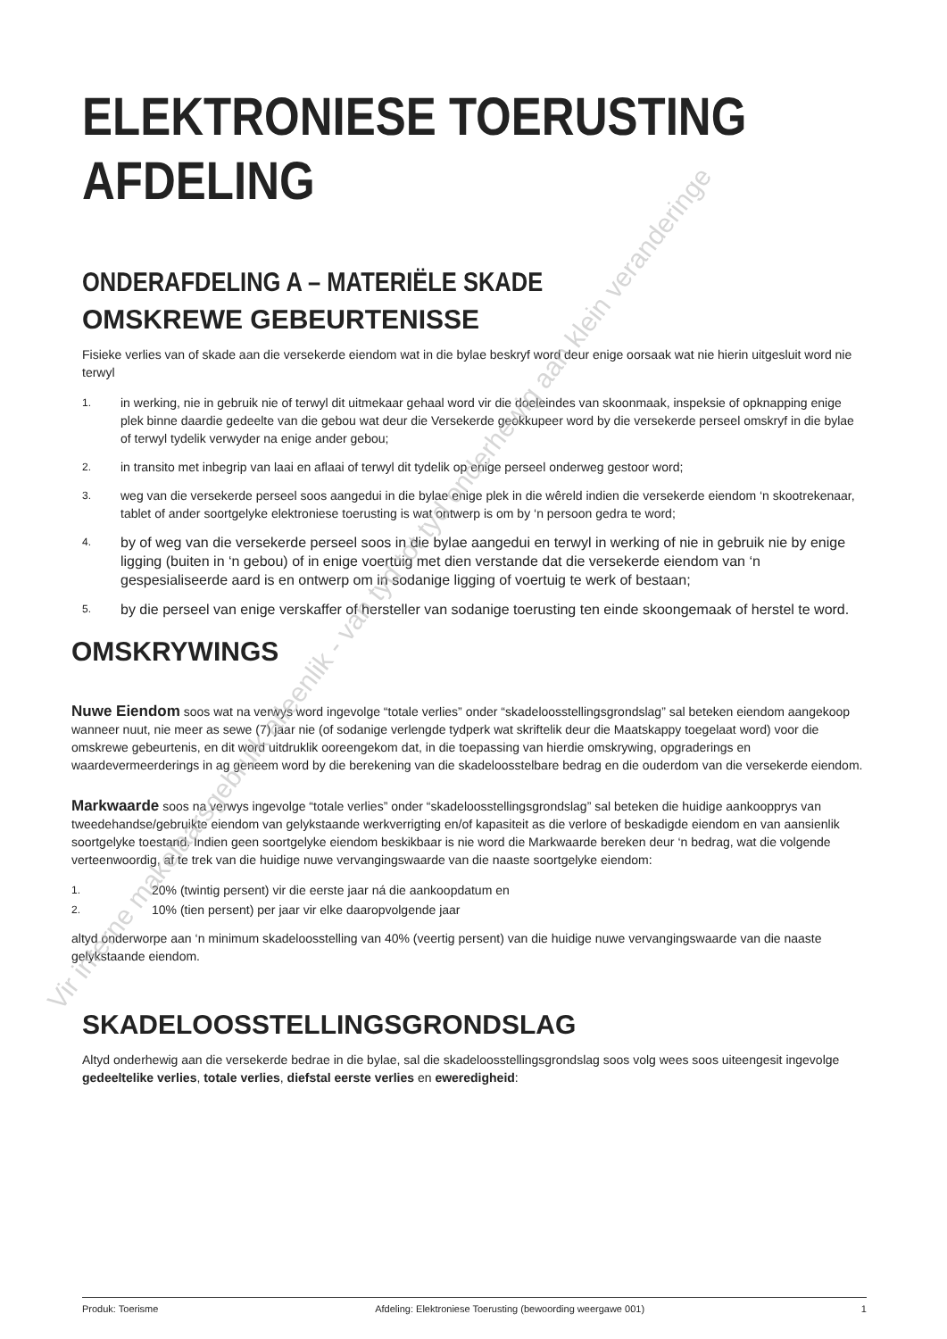ELEKTRONIESE TOERUSTING
AFDELING
ONDERAFDELING A – MATERIËLE SKADE
OMSKREWE GEBEURTENISSE
Fisieke verlies van of skade aan die versekerde eiendom wat in die bylae beskryf word deur enige oorsaak wat nie hierin uitgesluit word nie terwyl
1.
in werking, nie in gebruik nie of terwyl dit uitmekaar gehaal word vir die doeleindes van skoonmaak, inspeksie of opknapping enige plek binne daardie gedeelte van die gebou wat deur die Versekerde geokkupeer word by die versekerde perseel omskryf in die bylae of terwyl tydelik verwyder na enige ander gebou;
2.
in transito met inbegrip van laai en aflaai of terwyl dit tydelik op enige perseel onderweg gestoor word;
3.
weg van die versekerde perseel soos aangedui in die bylae enige plek in die wêreld indien die versekerde eiendom ‘n skootrekenaar, tablet of ander soortgelyke elektroniese toerusting is wat ontwerp is om by ‘n persoon gedra te word;
4.
by of weg van die versekerde perseel soos in die bylae aangedui en terwyl in werking of nie in gebruik nie by enige ligging (buiten in ‘n gebou) of in enige voertuig met dien verstande dat die versekerde eiendom van ‘n gespesialiseerde aard is en ontwerp om in sodanige ligging of voertuig te werk of bestaan;
5.
by die perseel van enige verskaffer of hersteller van sodanige toerusting ten einde skoongemaak of herstel te word.
OMSKRYWINGS
Nuwe Eiendom soos wat na verwys word ingevolge “totale verlies” onder “skadeloosstellingsgrondslag” sal beteken eiendom aangekoop wanneer nuut, nie meer as sewe (7) jaar nie (of sodanige verlengde tydperk wat skriftelik deur die Maatskappy toegelaat word) voor die omskrewe gebeurtenis, en dit word uitdruklik ooreengekom dat, in die toepassing van hierdie omskrywing, opgraderings en waardevermeerderings in ag geneem word by die berekening van die skadeloosstelbare bedrag en die ouderdom van die versekerde eiendom.
Markwaarde soos na verwys ingevolge “totale verlies” onder “skadeloosstellingsgrondslag” sal beteken die huidige aankoopprys van tweedehandse/gebruikte eiendom van gelykstaande werkverrigting en/of kapasiteit as die verlore of beskadigde eiendom en van aansienlik soortgelyke toestand. Indien geen soortgelyke eiendom beskikbaar is nie word die Markwaarde bereken deur ‘n bedrag, wat die volgende verteenwoordig, af te trek van die huidige nuwe vervangingswaarde van die naaste soortgelyke eiendom:
1.
20% (twintig persent) vir die eerste jaar ná die aankoopdatum en
2.
10% (tien persent) per jaar vir elke daaropvolgende jaar
altyd onderworpe aan ‘n minimum skadeloosstelling van 40% (veertig persent) van die huidige nuwe vervangingswaarde van die naaste gelykstaande eiendom.
SKADELOOSSTELLINGSGRONDSLAG
Altyd onderhewig aan die versekerde bedrae in die bylae, sal die skadeloosstellingsgrondslag soos volg wees soos uiteengesit ingevolge gedeeltelike verlies, totale verlies, diefstal eerste verlies en eweredigheid:
Vir interne makelaarsgebruik alleenlik - van tyd tot tyd onderhewig aan klein veranderinge
Produk: Toerisme Afdeling: Elektroniese Toerusting (bewoording weergawe 001) 1